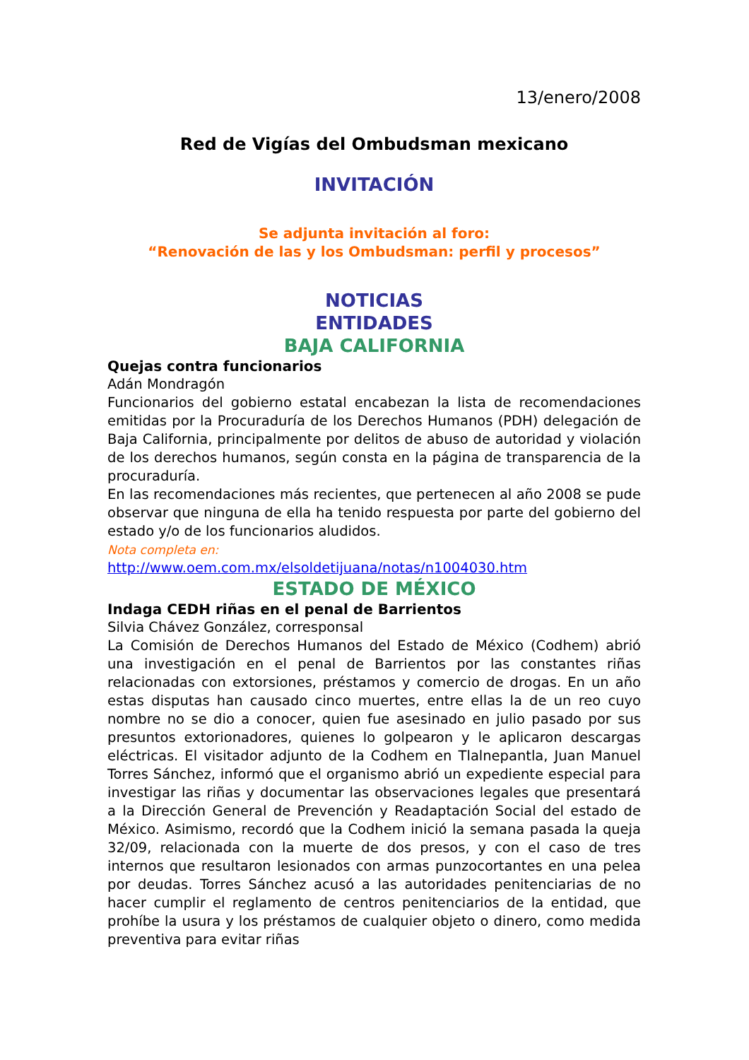13/enero/2008
Red de Vigías del Ombudsman mexicano
INVITACIÓN
Se adjunta invitación al foro:
“Renovación de las y los Ombudsman: perfil y procesos”
NOTICIAS
ENTIDADES
BAJA CALIFORNIA
Quejas contra funcionarios
Adán Mondragón
Funcionarios del gobierno estatal encabezan la lista de recomendaciones emitidas por la Procuraduría de los Derechos Humanos (PDH) delegación de Baja California, principalmente por delitos de abuso de autoridad y violación de los derechos humanos, según consta en la página de transparencia de la procuraduría.
En las recomendaciones más recientes, que pertenecen al año 2008 se pude observar que ninguna de ella ha tenido respuesta por parte del gobierno del estado y/o de los funcionarios aludidos.
Nota completa en:
http://www.oem.com.mx/elsoldetijuana/notas/n1004030.htm
ESTADO DE MÉXICO
Indaga CEDH riñas en el penal de Barrientos
Silvia Chávez González, corresponsal
La Comisión de Derechos Humanos del Estado de México (Codhem) abrió una investigación en el penal de Barrientos por las constantes riñas relacionadas con extorsiones, préstamos y comercio de drogas. En un año estas disputas han causado cinco muertes, entre ellas la de un reo cuyo nombre no se dio a conocer, quien fue asesinado en julio pasado por sus presuntos extorionadores, quienes lo golpearon y le aplicaron descargas eléctricas. El visitador adjunto de la Codhem en Tlalnepantla, Juan Manuel Torres Sánchez, informó que el organismo abrió un expediente especial para investigar las riñas y documentar las observaciones legales que presentará a la Dirección General de Prevención y Readaptación Social del estado de México. Asimismo, recordó que la Codhem inició la semana pasada la queja 32/09, relacionada con la muerte de dos presos, y con el caso de tres internos que resultaron lesionados con armas punzocortantes en una pelea por deudas. Torres Sánchez acusó a las autoridades penitenciarias de no hacer cumplir el reglamento de centros penitenciarios de la entidad, que prohíbe la usura y los préstamos de cualquier objeto o dinero, como medida preventiva para evitar riñas